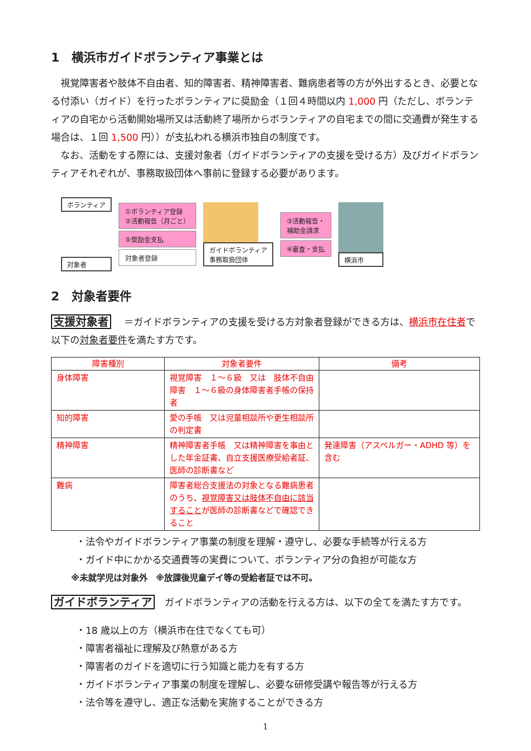1　横浜市ガイドボランティア事業とは
　視覚障害者や肢体不自由者、知的障害者、精神障害者、難病患者等の方が外出するとき、必要となる付添い（ガイド）を行ったボランティアに奨励金（１回４時間以内 1,000 円（ただし、ボランティアの自宅から活動開始場所又は活動終了場所からボランティアの自宅までの間に交通費が発生する場合は、１回 1,500 円））が支払われる横浜市独自の制度です。
　なお、活動をする際には、支援対象者（ガイドボランティアの支援を受ける方）及びガイドボランティアそれぞれが、事務取扱団体へ事前に登録する必要があります。
ボランティア
対象者
①ボランティア登録
②活動報告（月ごと）
⑤奨励金支払
対象者登録
ガイドボランティア
事務取扱団体
③活動報告・
補助金請求
④審査・支払
横浜市
2　対象者要件
支援対象者 ＝ガイドボランティアの支援を受ける方対象者登録ができる方は、横浜市在住者で以下の対象者要件を満たす方です。
| 障害種別 | 対象者要件 | 備考 |
| --- | --- | --- |
| 身体障害 | 視覚障害 １～６級 又は 肢体不自由障害 １～６級の身体障害者手帳の保持者 | |
| 知的障害 | 愛の手帳 又は児童相談所や更生相談所の判定書 | |
| 精神障害 | 精神障害者手帳 又は精神障害を事由とした年金証書、自立支援医療受給者証、医師の診断書など | 発達障害（アスペルガー・ADHD 等）を含む |
| 難病 | 障害者総合支援法の対象となる難病患者のうち、 視覚障害又は肢体不自由に該当すること が医師の診断書などで確認できること | |
・法令やガイドボランティア事業の制度を理解・遵守し、必要な手続等が行える方
・ガイド中にかかる交通費等の実費について、ボランティア分の負担が可能な方
※未就学児は対象外　※放課後児童デイ等の受給者証では不可。
ガイドボランティア ガイドボランティアの活動を行える方は、以下の全てを満たす方です。
・18 歳以上の方（横浜市在住でなくても可）
・障害者福祉に理解及び熱意がある方
・障害者のガイドを適切に行う知識と能力を有する方
・ガイドボランティア事業の制度を理解し、必要な研修受講や報告等が行える方
・法令等を遵守し、適正な活動を実施することができる方
1